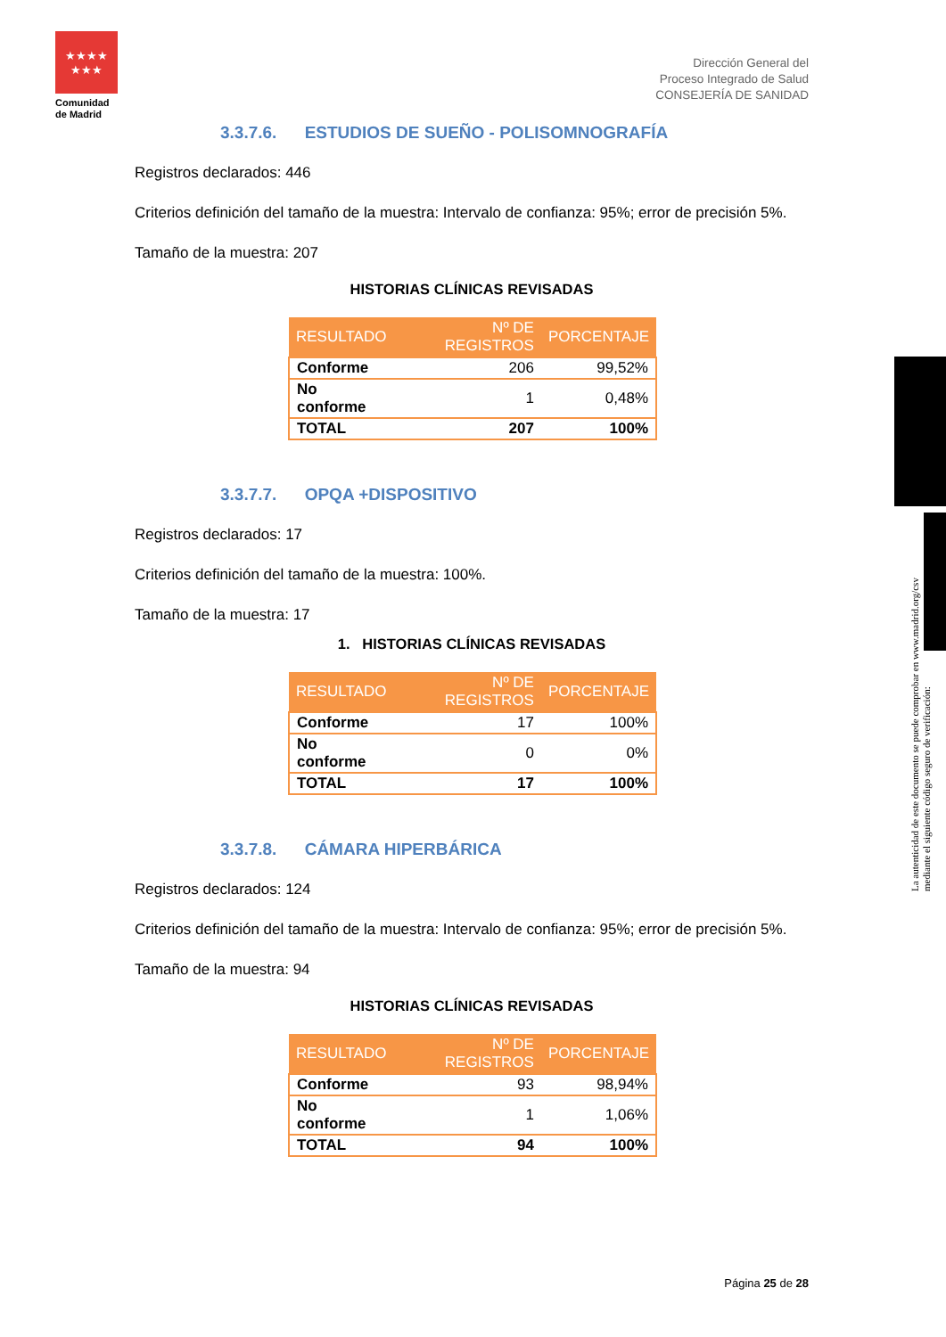★★★★
★★★
Comunidad de Madrid
Dirección General del
Proceso Integrado de Salud
CONSEJERÍA DE SANIDAD
3.3.7.6. ESTUDIOS DE SUEÑO - POLISOMNOGRAFÍA
Registros declarados: 446
Criterios definición del tamaño de la muestra: Intervalo de confianza: 95%; error de precisión 5%.
Tamaño de la muestra: 207
HISTORIAS CLÍNICAS REVISADAS
| RESULTADO | Nº DE REGISTROS | PORCENTAJE |
| --- | --- | --- |
| Conforme | 206 | 99,52% |
| No conforme | 1 | 0,48% |
| TOTAL | 207 | 100% |
3.3.7.7. OPQA +DISPOSITIVO
Registros declarados: 17
Criterios definición del tamaño de la muestra: 100%.
Tamaño de la muestra: 17
1. HISTORIAS CLÍNICAS REVISADAS
| RESULTADO | Nº DE REGISTROS | PORCENTAJE |
| --- | --- | --- |
| Conforme | 17 | 100% |
| No conforme | 0 | 0% |
| TOTAL | 17 | 100% |
3.3.7.8. CÁMARA HIPERBÁRICA
Registros declarados: 124
Criterios definición del tamaño de la muestra: Intervalo de confianza: 95%; error de precisión 5%.
Tamaño de la muestra: 94
HISTORIAS CLÍNICAS REVISADAS
| RESULTADO | Nº DE REGISTROS | PORCENTAJE |
| --- | --- | --- |
| Conforme | 93 | 98,94% |
| No conforme | 1 | 1,06% |
| TOTAL | 94 | 100% |
La autenticidad de este documento se puede comprobar en www.madrid.org/csv
mediante el siguiente código seguro de verificación:
Página 25 de 28